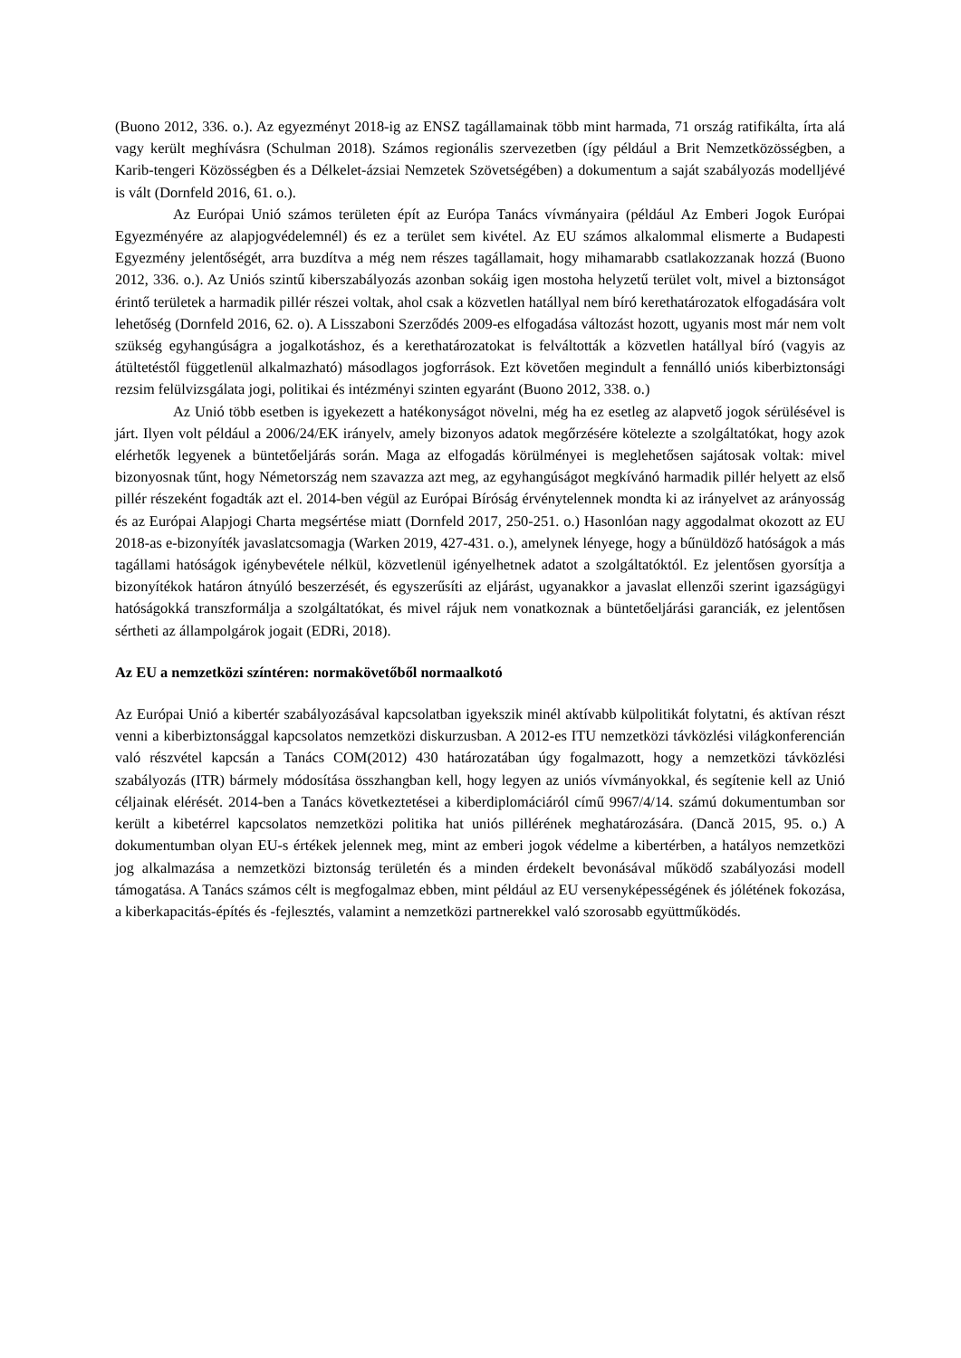(Buono 2012, 336. o.). Az egyezményt 2018-ig az ENSZ tagállamainak több mint harmada, 71 ország ratifikálta, írta alá vagy került meghívásra (Schulman 2018). Számos regionális szervezetben (így például a Brit Nemzetközösségben, a Karib-tengeri Közösségben és a Délkelet-ázsiai Nemzetek Szövetségében) a dokumentum a saját szabályozás modelljévé is vált (Dornfeld 2016, 61. o.).
Az Európai Unió számos területen épít az Európa Tanács vívmányaira (például Az Emberi Jogok Európai Egyezményére az alapjogvédelemnél) és ez a terület sem kivétel. Az EU számos alkalommal elismerte a Budapesti Egyezmény jelentőségét, arra buzdítva a még nem részes tagállamait, hogy mihamarabb csatlakozzanak hozzá (Buono 2012, 336. o.). Az Uniós szintű kiberszabályozás azonban sokáig igen mostoha helyzetű terület volt, mivel a biztonságot érintő területek a harmadik pillér részei voltak, ahol csak a közvetlen hatállyal nem bíró kerethatározatok elfogadására volt lehetőség (Dornfeld 2016, 62. o). A Lisszaboni Szerződés 2009-es elfogadása változást hozott, ugyanis most már nem volt szükség egyhangúságra a jogalkotáshoz, és a kerethatározatokat is felváltották a közvetlen hatállyal bíró (vagyis az átültetéstől függetlenül alkalmazható) másodlagos jogforrások. Ezt követően megindult a fennálló uniós kiberbiztonsági rezsim felülvizsgálata jogi, politikai és intézményi szinten egyaránt (Buono 2012, 338. o.)
Az Unió több esetben is igyekezett a hatékonyságot növelni, még ha ez esetleg az alapvető jogok sérülésével is járt. Ilyen volt például a 2006/24/EK irányelv, amely bizonyos adatok megőrzésére kötelezte a szolgáltatókat, hogy azok elérhetők legyenek a büntetőeljárás során. Maga az elfogadás körülményei is meglehetősen sajátosak voltak: mivel bizonyosnak tűnt, hogy Németország nem szavazza azt meg, az egyhangúságot megkívánó harmadik pillér helyett az első pillér részeként fogadták azt el. 2014-ben végül az Európai Bíróság érvénytelennek mondta ki az irányelvet az arányosság és az Európai Alapjogi Charta megsértése miatt (Dornfeld 2017, 250-251. o.) Hasonlóan nagy aggodalmat okozott az EU 2018-as e-bizonyíték javaslatcsomagja (Warken 2019, 427-431. o.), amelynek lényege, hogy a bűnüldöző hatóságok a más tagállami hatóságok igénybevétele nélkül, közvetlenül igényelhetnek adatot a szolgáltatóktól. Ez jelentősen gyorsítja a bizonyítékok határon átnyúló beszerzését, és egyszerűsíti az eljárást, ugyanakkor a javaslat ellenzői szerint igazságügyi hatóságokká transzformálja a szolgáltatókat, és mivel rájuk nem vonatkoznak a büntetőeljárási garanciák, ez jelentősen sértheti az állampolgárok jogait (EDRi, 2018).
Az EU a nemzetközi színtéren: normakövetőből normaalkotó
Az Európai Unió a kibertér szabályozásával kapcsolatban igyekszik minél aktívabb külpolitikát folytatni, és aktívan részt venni a kiberbiztonsággal kapcsolatos nemzetközi diskurzusban. A 2012-es ITU nemzetközi távközlési világkonferencián való részvétel kapcsán a Tanács COM(2012) 430 határozatában úgy fogalmazott, hogy a nemzetközi távközlési szabályozás (ITR) bármely módosítása összhangban kell, hogy legyen az uniós vívmányokkal, és segítenie kell az Unió céljainak elérését. 2014-ben a Tanács következtetései a kiberdiplomáciáról című 9967/4/14. számú dokumentumban sor került a kibetérrel kapcsolatos nemzetközi politika hat uniós pillérének meghatározására. (Dancă 2015, 95. o.) A dokumentumban olyan EU-s értékek jelennek meg, mint az emberi jogok védelme a kibertérben, a hatályos nemzetközi jog alkalmazása a nemzetközi biztonság területén és a minden érdekelt bevonásával működő szabályozási modell támogatása. A Tanács számos célt is megfogalmaz ebben, mint például az EU versenyképességének és jólétének fokozása, a kiberkapacitás-építés és -fejlesztés, valamint a nemzetközi partnerekkel való szorosabb együttműködés.